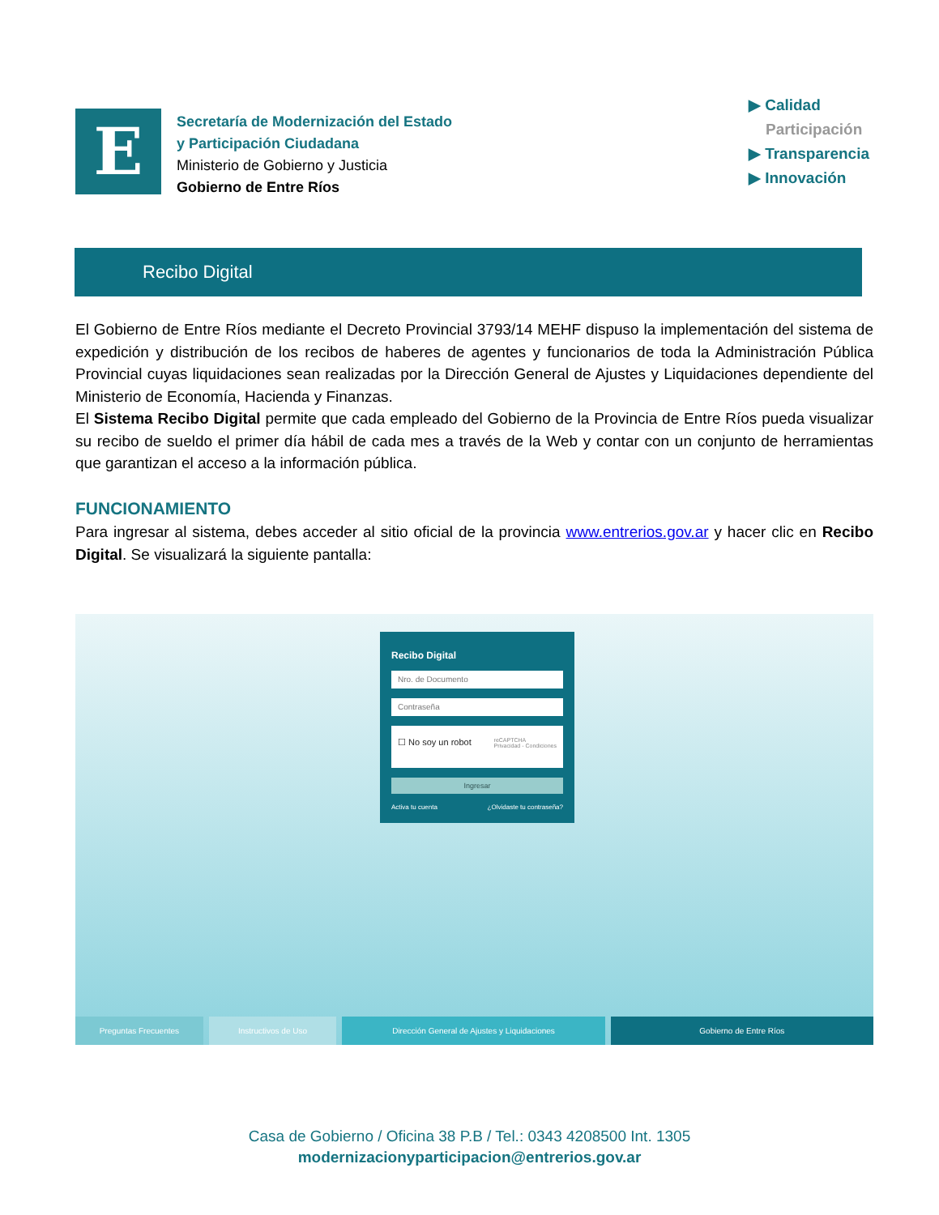E
Secretaría de Modernización del Estado
y Participación Ciudadana
Ministerio de Gobierno y Justicia
Gobierno de Entre Ríos
▶ Calidad
Participación
▶ Transparencia
▶ Innovación
Recibo Digital
El Gobierno de Entre Ríos mediante el Decreto Provincial 3793/14 MEHF dispuso la implementación del sistema de expedición y distribución de los recibos de haberes de agentes y funcionarios de toda la Administración Pública Provincial cuyas liquidaciones sean realizadas por la Dirección General de Ajustes y Liquidaciones dependiente del Ministerio de Economía, Hacienda y Finanzas.
El Sistema Recibo Digital permite que cada empleado del Gobierno de la Provincia de Entre Ríos pueda visualizar su recibo de sueldo el primer día hábil de cada mes a través de la Web y contar con un conjunto de herramientas que garantizan el acceso a la información pública.
FUNCIONAMIENTO
Para ingresar al sistema, debes acceder al sitio oficial de la provincia www.entrerios.gov.ar y hacer clic en Recibo Digital. Se visualizará la siguiente pantalla:
Recibo Digital
Nro. de Documento
Contraseña
☐ No soy un robot reCAPTCHA
Privacidad - Condiciones
Ingresar
Activa tu cuenta ¿Olvidaste tu contraseña?
Preguntas Frecuentes Instructivos de Uso Dirección General de Ajustes y Liquidaciones
Gobierno de Entre Ríos
Casa de Gobierno / Oficina 38 P.B / Tel.: 0343 4208500 Int. 1305
modernizacionyparticipacion@entrerios.gov.ar